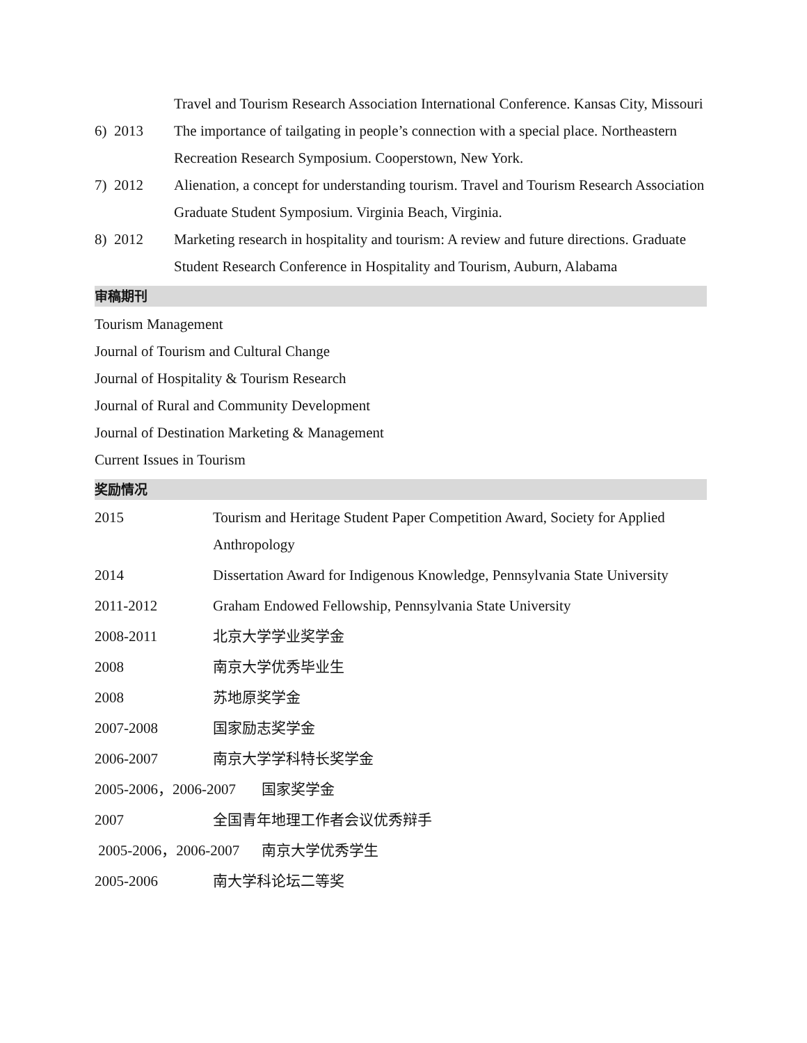Travel and Tourism Research Association International Conference. Kansas City, Missouri
6) 2013 The importance of tailgating in people’s connection with a special place. Northeastern Recreation Research Symposium. Cooperstown, New York.
7) 2012 Alienation, a concept for understanding tourism. Travel and Tourism Research Association Graduate Student Symposium. Virginia Beach, Virginia.
8) 2012 Marketing research in hospitality and tourism: A review and future directions. Graduate Student Research Conference in Hospitality and Tourism, Auburn, Alabama
审稿期刊
Tourism Management
Journal of Tourism and Cultural Change
Journal of Hospitality & Tourism Research
Journal of Rural and Community Development
Journal of Destination Marketing & Management
Current Issues in Tourism
奖励情况
2015 Tourism and Heritage Student Paper Competition Award, Society for Applied Anthropology
2014 Dissertation Award for Indigenous Knowledge, Pennsylvania State University
2011-2012 Graham Endowed Fellowship, Pennsylvania State University
2008-2011 北京大学学业奖学金
2008 南京大学优秀毕业生
2008 苏地原奖学金
2007-2008 国家励志奖学金
2006-2007 南京大学学科特长奖学金
2005-2006，2006-2007 国家奖学金
2007 全国青年地理工作者会议优秀辩手
2005-2006，2006-2007 南京大学优秀学生
2005-2006 南大学科论坛二等奖